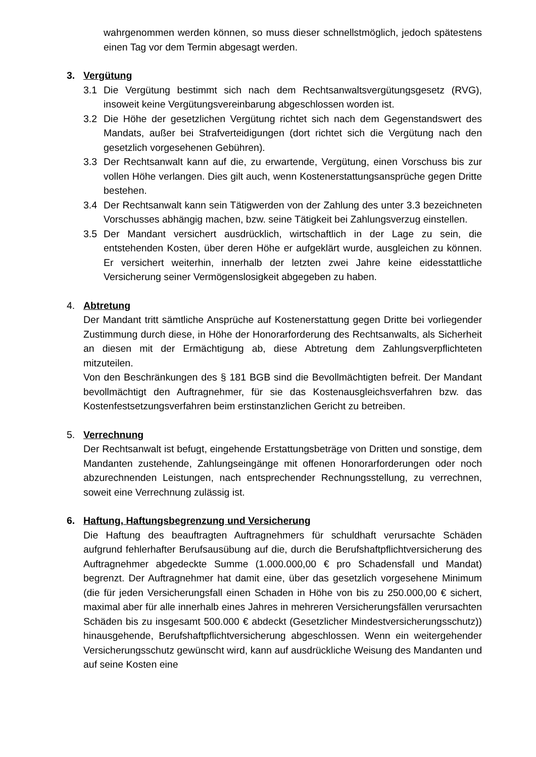wahrgenommen werden können, so muss dieser schnellstmöglich, jedoch spätestens einen Tag vor dem Termin abgesagt werden.
3. Vergütung
3.1 Die Vergütung bestimmt sich nach dem Rechtsanwaltsvergütungsgesetz (RVG), insoweit keine Vergütungsvereinbarung abgeschlossen worden ist.
3.2 Die Höhe der gesetzlichen Vergütung richtet sich nach dem Gegenstandswert des Mandats, außer bei Strafverteidigungen (dort richtet sich die Vergütung nach den gesetzlich vorgesehenen Gebühren).
3.3 Der Rechtsanwalt kann auf die, zu erwartende, Vergütung, einen Vorschuss bis zur vollen Höhe verlangen. Dies gilt auch, wenn Kostenerstattungsansprüche gegen Dritte bestehen.
3.4 Der Rechtsanwalt kann sein Tätigwerden von der Zahlung des unter 3.3 bezeichneten Vorschusses abhängig machen, bzw. seine Tätigkeit bei Zahlungsverzug einstellen.
3.5 Der Mandant versichert ausdrücklich, wirtschaftlich in der Lage zu sein, die entstehenden Kosten, über deren Höhe er aufgeklärt wurde, ausgleichen zu können. Er versichert weiterhin, innerhalb der letzten zwei Jahre keine eidesstattliche Versicherung seiner Vermögenslosigkeit abgegeben zu haben.
4. Abtretung
Der Mandant tritt sämtliche Ansprüche auf Kostenerstattung gegen Dritte bei vorliegender Zustimmung durch diese, in Höhe der Honorarforderung des Rechtsanwalts, als Sicherheit an diesen mit der Ermächtigung ab, diese Abtretung dem Zahlungsverpflichteten mitzuteilen.
Von den Beschränkungen des § 181 BGB sind die Bevollmächtigten befreit. Der Mandant bevollmächtigt den Auftragnehmer, für sie das Kostenausgleichsverfahren bzw. das Kostenfestsetzungsverfahren beim erstinstanzlichen Gericht zu betreiben.
5. Verrechnung
Der Rechtsanwalt ist befugt, eingehende Erstattungsbeträge von Dritten und sonstige, dem Mandanten zustehende, Zahlungseingänge mit offenen Honorarforderungen oder noch abzurechnenden Leistungen, nach entsprechender Rechnungsstellung, zu verrechnen, soweit eine Verrechnung zulässig ist.
6. Haftung, Haftungsbegrenzung und Versicherung
Die Haftung des beauftragten Auftragnehmers für schuldhaft verursachte Schäden aufgrund fehlerhafter Berufsausübung auf die, durch die Berufshaftpflichtversicherung des Auftragnehmer abgedeckte Summe (1.000.000,00 € pro Schadensfall und Mandat) begrenzt. Der Auftragnehmer hat damit eine, über das gesetzlich vorgesehene Minimum (die für jeden Versicherungsfall einen Schaden in Höhe von bis zu 250.000,00 € sichert, maximal aber für alle innerhalb eines Jahres in mehreren Versicherungsfällen verursachten Schäden bis zu insgesamt 500.000 € abdeckt (Gesetzlicher Mindestversicherungsschutz)) hinausgehende, Berufshaftpflichtversicherung abgeschlossen. Wenn ein weitergehender Versicherungsschutz gewünscht wird, kann auf ausdrückliche Weisung des Mandanten und auf seine Kosten eine